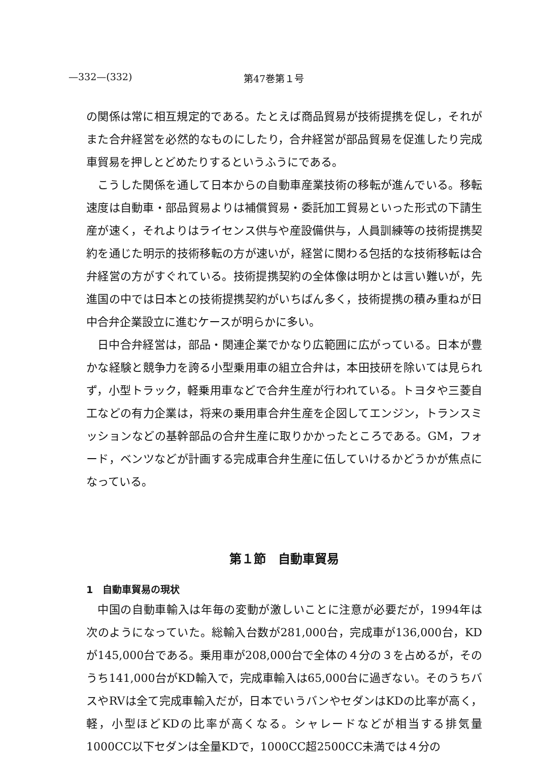—332—(332) 第47巻第１号
の関係は常に相互規定的である。たとえば商品貿易が技術提携を促し，それがまた合弁経営を必然的なものにしたり，合弁経営が部品貿易を促進したり完成車貿易を押しとどめたりするというふうにである。
こうした関係を通して日本からの自動車産業技術の移転が進んでいる。移転速度は自動車・部品貿易よりは補償貿易・委託加工貿易といった形式の下請生産が速く，それよりはライセンス供与や産設備供与，人員訓練等の技術提携契約を通じた明示的技術移転の方が速いが，経営に関わる包括的な技術移転は合弁経営の方がすぐれている。技術提携契約の全体像は明かとは言い難いが，先進国の中では日本との技術提携契約がいちばん多く，技術提携の積み重ねが日中合弁企業設立に進むケースが明らかに多い。
日中合弁経営は，部品・関連企業でかなり広範囲に広がっている。日本が豊かな経験と競争力を誇る小型乗用車の組立合弁は，本田技研を除いては見られず，小型トラック，軽乗用車などで合弁生産が行われている。トヨタや三菱自工などの有力企業は，将来の乗用車合弁生産を企図してエンジン，トランスミッションなどの基幹部品の合弁生産に取りかかったところである。GM，フォード，ベンツなどが計画する完成車合弁生産に伍していけるかどうかが焦点になっている。
第１節　自動車貿易
1　自動車貿易の現状
中国の自動車輸入は年毎の変動が激しいことに注意が必要だが，1994年は次のようになっていた。総輸入台数が281,000台，完成車が136,000台，KDが145,000台である。乗用車が208,000台で全体の４分の３を占めるが，そのうち141,000台がKD輸入で，完成車輸入は65,000台に過ぎない。そのうちバスやRVは全て完成車輸入だが，日本でいうバンやセダンはKDの比率が高く，軽，小型ほどKDの比率が高くなる。シャレードなどが相当する排気量1000CC以下セダンは全量KDで，1000CC超2500CC未満では４分の